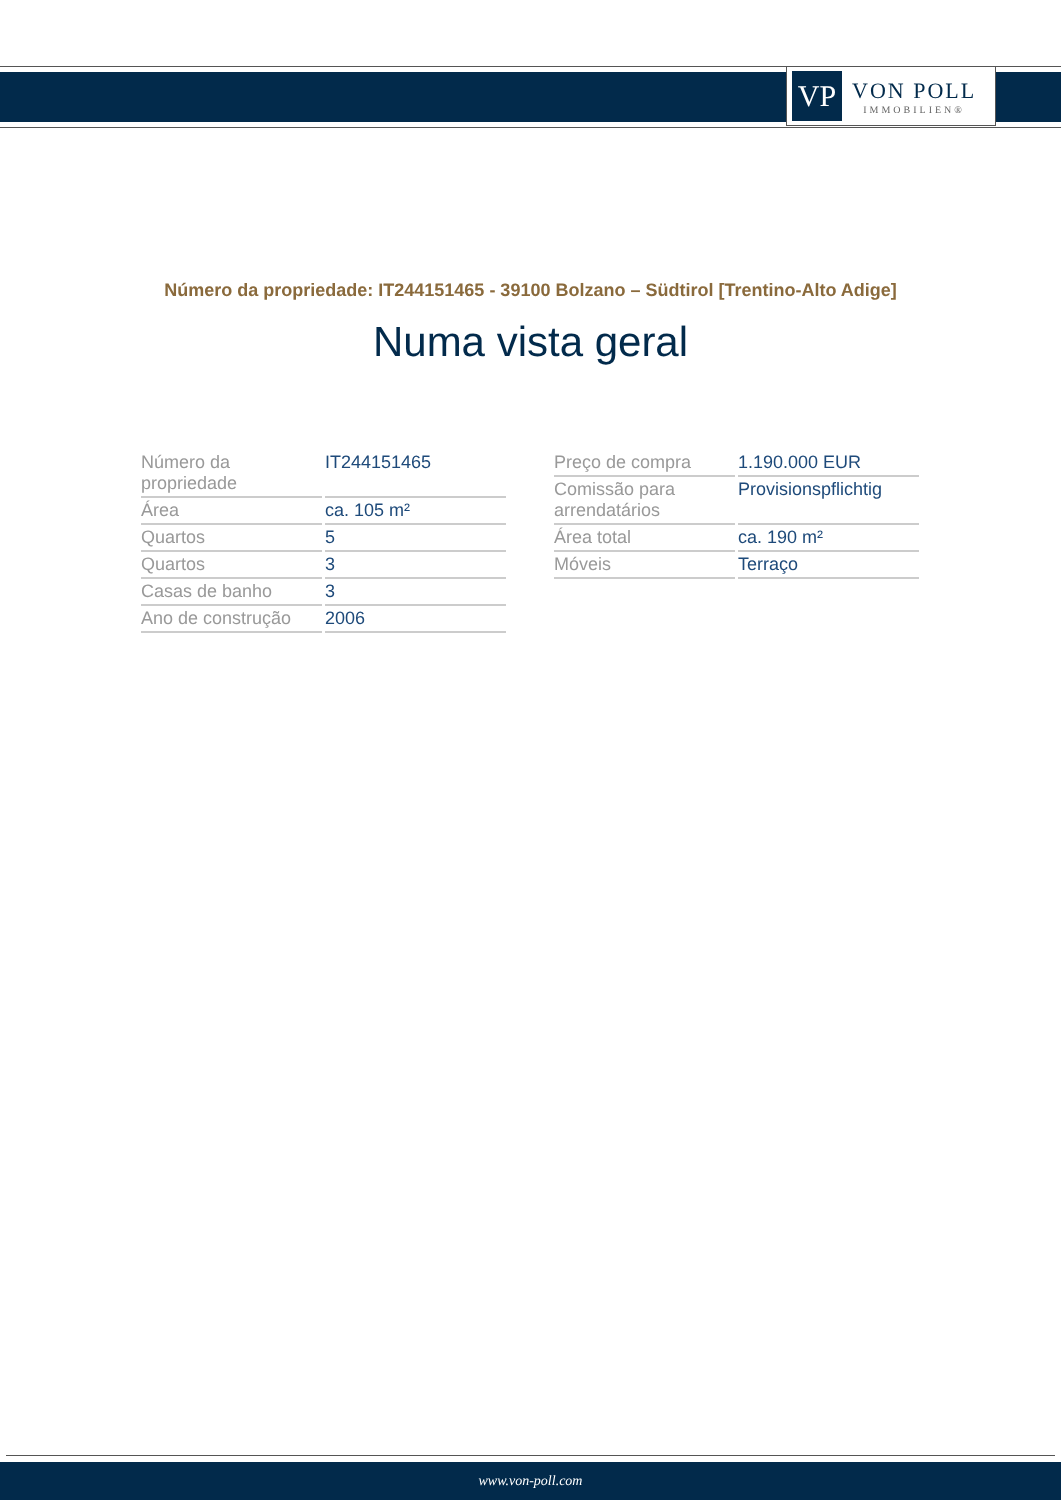VP
VON POLL
IMMOBILIEN®
Número da propriedade: IT244151465 - 39100 Bolzano – Südtirol [Trentino-Alto Adige]
Numa vista geral
| Número da propriedade | IT244151465 |
| Área | ca. 105 m² |
| Quartos | 5 |
| Quartos | 3 |
| Casas de banho | 3 |
| Ano de construção | 2006 |
| Preço de compra | 1.190.000 EUR |
| Comissão para arrendatários | Provisionspflichtig |
| Área total | ca. 190 m² |
| Móveis | Terraço |
www.von-poll.com